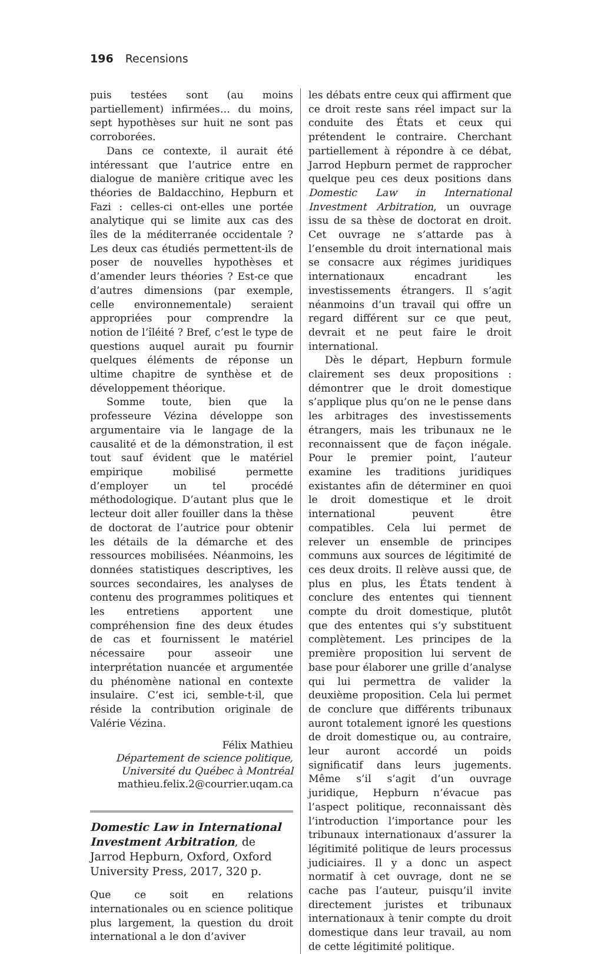196 Recensions
puis testées sont (au moins partiellement) infirmées… du moins, sept hypothèses sur huit ne sont pas corroborées.
Dans ce contexte, il aurait été intéressant que l’autrice entre en dialogue de manière critique avec les théories de Baldacchino, Hepburn et Fazi : celles-ci ont-elles une portée analytique qui se limite aux cas des îles de la méditerranée occidentale ? Les deux cas étudiés permettent-ils de poser de nouvelles hypothèses et d’amender leurs théories ? Est-ce que d’autres dimensions (par exemple, celle environnementale) seraient appropriées pour comprendre la notion de l’îléité ? Bref, c’est le type de questions auquel aurait pu fournir quelques éléments de réponse un ultime chapitre de synthèse et de développement théorique.
Somme toute, bien que la professeure Vézina développe son argumentaire via le langage de la causalité et de la démonstration, il est tout sauf évident que le matériel empirique mobilisé permette d’employer un tel procédé méthodologique. D’autant plus que le lecteur doit aller fouiller dans la thèse de doctorat de l’autrice pour obtenir les détails de la démarche et des ressources mobilisées. Néanmoins, les données statistiques descriptives, les sources secondaires, les analyses de contenu des programmes politiques et les entretiens apportent une compréhension fine des deux études de cas et fournissent le matériel nécessaire pour asseoir une interprétation nuancée et argumentée du phénomène national en contexte insulaire. C’est ici, semble-t-il, que réside la contribution originale de Valérie Vézina.
Félix Mathieu
Département de science politique,
Université du Québec à Montréal
mathieu.felix.2@courrier.uqam.ca
Domestic Law in International Investment Arbitration, de Jarrod Hepburn, Oxford, Oxford University Press, 2017, 320 p.
Que ce soit en relations internationales ou en science politique plus largement, la question du droit international a le don d’aviver
les débats entre ceux qui affirment que ce droit reste sans réel impact sur la conduite des États et ceux qui prétendent le contraire. Cherchant partiellement à répondre à ce débat, Jarrod Hepburn permet de rapprocher quelque peu ces deux positions dans Domestic Law in International Investment Arbitration, un ouvrage issu de sa thèse de doctorat en droit. Cet ouvrage ne s’attarde pas à l’ensemble du droit international mais se consacre aux régimes juridiques internationaux encadrant les investissements étrangers. Il s’agit néanmoins d’un travail qui offre un regard différent sur ce que peut, devrait et ne peut faire le droit international.
Dès le départ, Hepburn formule clairement ses deux propositions : démontrer que le droit domestique s’applique plus qu’on ne le pense dans les arbitrages des investissements étrangers, mais les tribunaux ne le reconnaissent que de façon inégale. Pour le premier point, l’auteur examine les traditions juridiques existantes afin de déterminer en quoi le droit domestique et le droit international peuvent être compatibles. Cela lui permet de relever un ensemble de principes communs aux sources de légitimité de ces deux droits. Il relève aussi que, de plus en plus, les États tendent à conclure des ententes qui tiennent compte du droit domestique, plutôt que des ententes qui s’y substituent complètement. Les principes de la première proposition lui servent de base pour élaborer une grille d’analyse qui lui permettra de valider la deuxième proposition. Cela lui permet de conclure que différents tribunaux auront totalement ignoré les questions de droit domestique ou, au contraire, leur auront accordé un poids significatif dans leurs jugements. Même s’il s’agit d’un ouvrage juridique, Hepburn n’évacue pas l’aspect politique, reconnaissant dès l’introduction l’importance pour les tribunaux internationaux d’assurer la légitimité politique de leurs processus judiciaires. Il y a donc un aspect normatif à cet ouvrage, dont ne se cache pas l’auteur, puisqu’il invite directement juristes et tribunaux internationaux à tenir compte du droit domestique dans leur travail, au nom de cette légitimité politique.